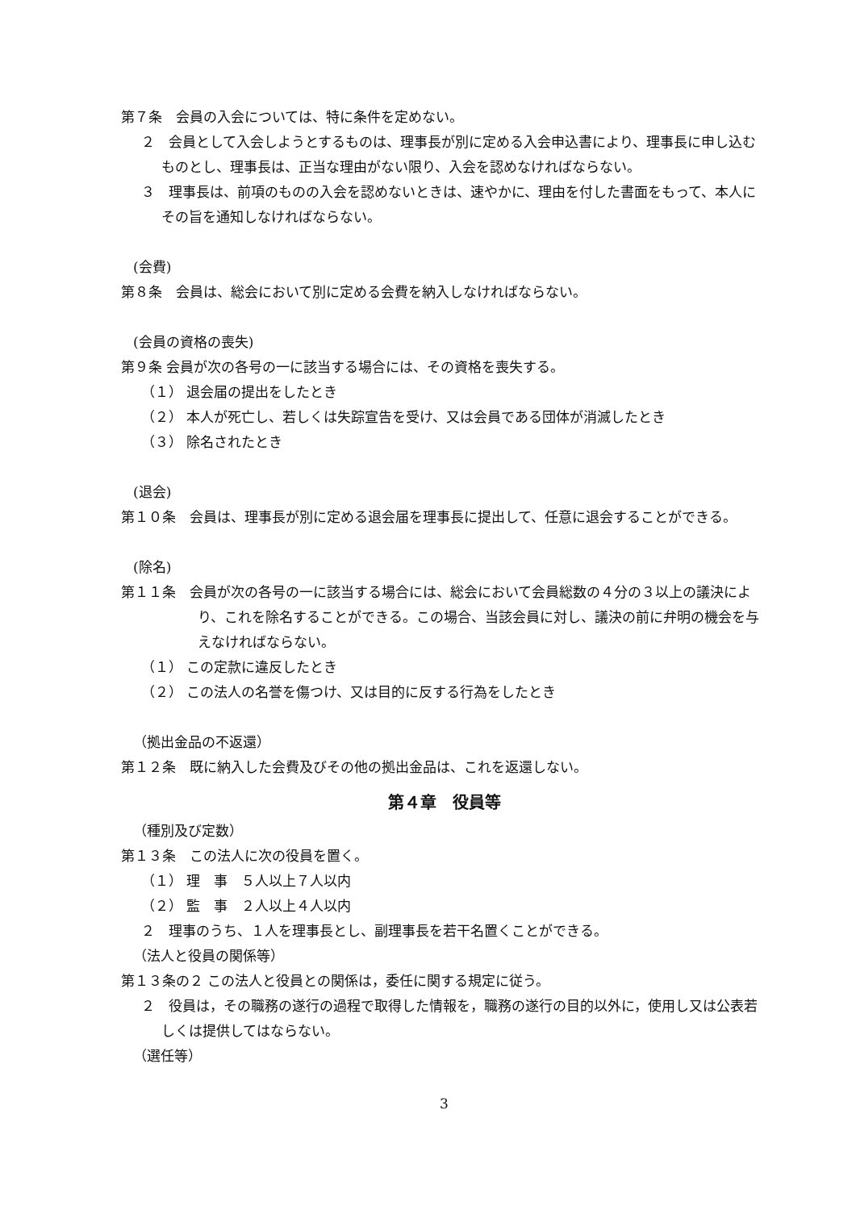第７条　会員の入会については、特に条件を定めない。
２　会員として入会しようとするものは、理事長が別に定める入会申込書により、理事長に申し込むものとし、理事長は、正当な理由がない限り、入会を認めなければならない。
３　理事長は、前項のものの入会を認めないときは、速やかに、理由を付した書面をもって、本人にその旨を通知しなければならない。
(会費)
第８条　会員は、総会において別に定める会費を納入しなければならない。
(会員の資格の喪失)
第９条 会員が次の各号の一に該当する場合には、その資格を喪失する。
（１） 退会届の提出をしたとき
（２） 本人が死亡し、若しくは失踪宣告を受け、又は会員である団体が消滅したとき
（３） 除名されたとき
(退会)
第１０条　会員は、理事長が別に定める退会届を理事長に提出して、任意に退会することができる。
(除名)
第１１条　会員が次の各号の一に該当する場合には、総会において会員総数の４分の３以上の議決により、これを除名することができる。この場合、当該会員に対し、議決の前に弁明の機会を与えなければならない。
（１） この定款に違反したとき
（２） この法人の名誉を傷つけ、又は目的に反する行為をしたとき
（拠出金品の不返還）
第１２条　既に納入した会費及びその他の拠出金品は、これを返還しない。
第４章　役員等
（種別及び定数）
第１３条　この法人に次の役員を置く。
（１） 理　事　５人以上７人以内
（２） 監　事　２人以上４人以内
２　理事のうち、１人を理事長とし、副理事長を若干名置くことができる。
（法人と役員の関係等）
第１３条の２ この法人と役員との関係は，委任に関する規定に従う。
２　役員は，その職務の遂行の過程で取得した情報を，職務の遂行の目的以外に，使用し又は公表若しくは提供してはならない。
（選任等）
3